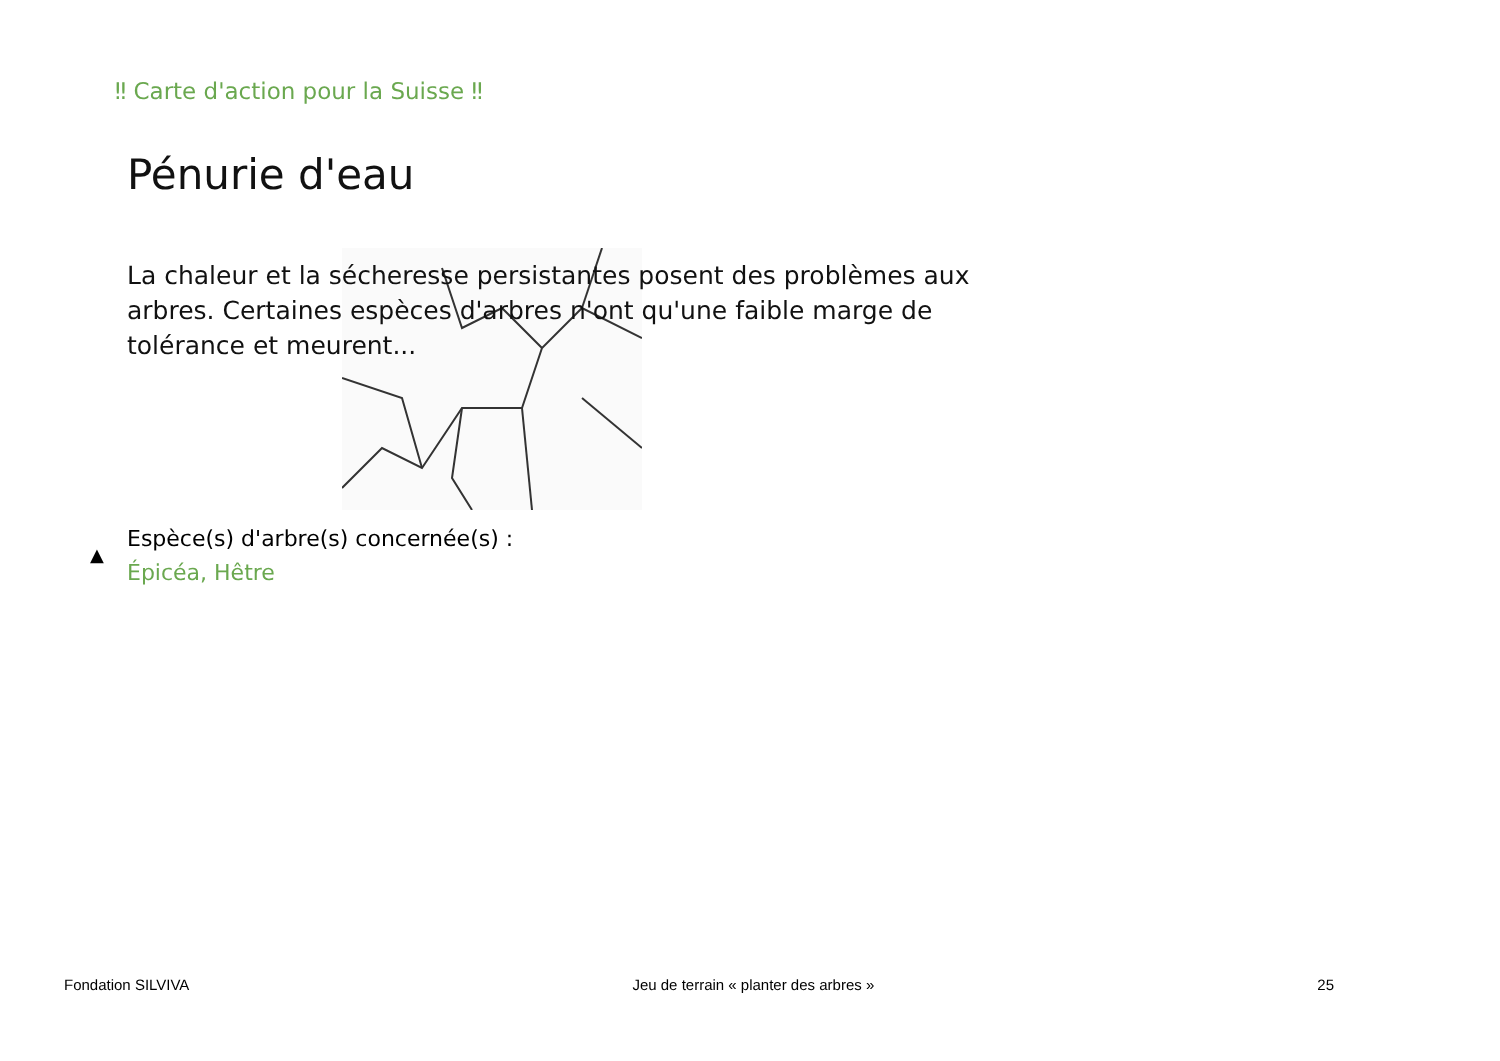‼ Carte d'action pour la Suisse ‼
Pénurie d'eau
La chaleur et la sécheresse persistantes posent des problèmes aux arbres. Certaines espèces d'arbres n'ont qu'une faible marge de tolérance et meurent...
▲
Espèce(s) d'arbre(s) concernée(s) :
Épicéa, Hêtre
Fondation SILVIVA Jeu de terrain « planter des arbres » 25